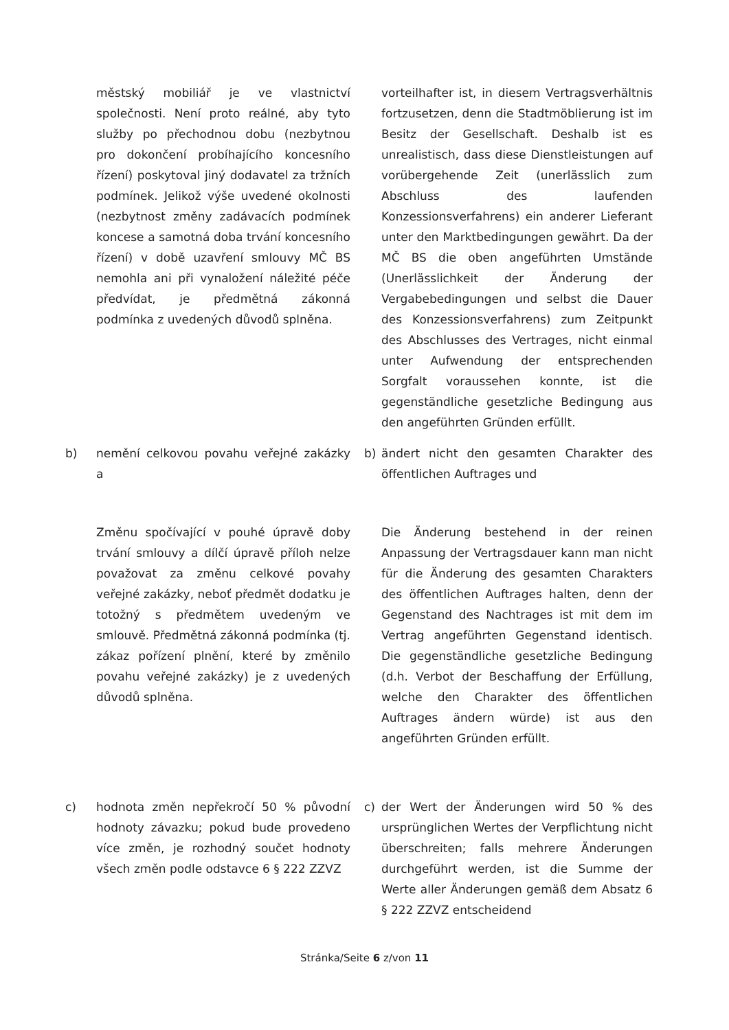městský mobiliář je ve vlastnictví společnosti. Není proto reálné, aby tyto služby po přechodnou dobu (nezbytnou pro dokončení probíhajícího koncesního řízení) poskytoval jiný dodavatel za tržních podmínek. Jelikož výše uvedené okolnosti (nezbytnost změny zadávacích podmínek koncese a samotná doba trvání koncesního řízení) v době uzavření smlouvy MČ BS nemohla ani při vynaložení náležité péče předvídat, je předmětná zákonná podmínka z uvedených důvodů splněna.
vorteilhafter ist, in diesem Vertragsverhältnis fortzusetzen, denn die Stadtmöblierung ist im Besitz der Gesellschaft. Deshalb ist es unrealistisch, dass diese Dienstleistungen auf vorübergehende Zeit (unerlässlich zum Abschluss des laufenden Konzessionsverfahrens) ein anderer Lieferant unter den Marktbedingungen gewährt. Da der MČ BS die oben angeführten Umstände (Unerlässlichkeit der Änderung der Vergabebedingungen und selbst die Dauer des Konzessionsverfahrens) zum Zeitpunkt des Abschlusses des Vertrages, nicht einmal unter Aufwendung der entsprechenden Sorgfalt voraussehen konnte, ist die gegenständliche gesetzliche Bedingung aus den angeführten Gründen erfüllt.
b) nemění celkovou povahu veřejné zakázky a
b) ändert nicht den gesamten Charakter des öffentlichen Auftrages und
Změnu spočívající v pouhé úpravě doby trvání smlouvy a dílčí úpravě příloh nelze považovat za změnu celkové povahy veřejné zakázky, neboť předmět dodatku je totožný s předmětem uvedeným ve smlouvě. Předmětná zákonná podmínka (tj. zákaz pořízení plnění, které by změnilo povahu veřejné zakázky) je z uvedených důvodů splněna.
Die Änderung bestehend in der reinen Anpassung der Vertragsdauer kann man nicht für die Änderung des gesamten Charakters des öffentlichen Auftrages halten, denn der Gegenstand des Nachtrages ist mit dem im Vertrag angeführten Gegenstand identisch. Die gegenständliche gesetzliche Bedingung (d.h. Verbot der Beschaffung der Erfüllung, welche den Charakter des öffentlichen Auftrages ändern würde) ist aus den angeführten Gründen erfüllt.
c) hodnota změn nepřekročí 50 % původní hodnoty závazku; pokud bude provedeno více změn, je rozhodný součet hodnoty všech změn podle odstavce 6 § 222 ZZVZ
c) der Wert der Änderungen wird 50 % des ursprünglichen Wertes der Verpflichtung nicht überschreiten; falls mehrere Änderungen durchgeführt werden, ist die Summe der Werte aller Änderungen gemäß dem Absatz 6 § 222 ZZVZ entscheidend
Stránka/Seite 6 z/von 11